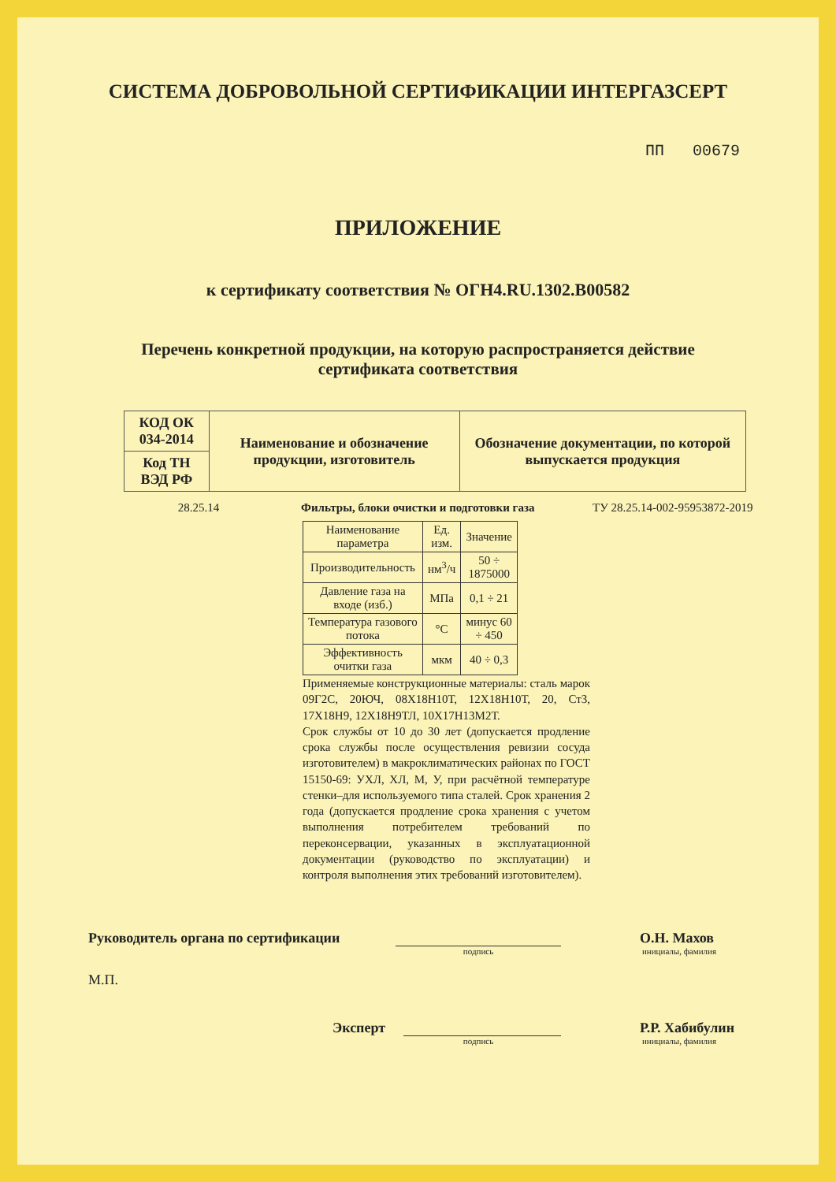СИСТЕМА ДОБРОВОЛЬНОЙ СЕРТИФИКАЦИИ ИНТЕРГАЗСЕРТ
ПП 00679
ПРИЛОЖЕНИЕ
к сертификату соответствия № ОГН4.RU.1302.В00582
Перечень конкретной продукции, на которую распространяется действие
сертификата соответствия
| КОД ОК 034-2014 | Наименование и обозначение продукции, изготовитель | Обозначение документации, по которой выпускается продукция |
| Код ТН ВЭД РФ | | |
28.25.14 Фильтры, блоки очистки и подготовки газа ТУ 28.25.14-002-95953872-2019
| Наименование параметра | Ед. изм. | Значение |
| --- | --- | --- |
| Производительность | нм<sup>3</sup>/ч | 50 ÷ 1875000 |
| Давление газа на входе (изб.) | МПа | 0,1 ÷ 21 |
| Температура газового потока | °С | минус 60 ÷ 450 |
| Эффективность очитки газа | мкм | 40 ÷ 0,3 |
Применяемые конструкционные материалы: сталь марок 09Г2С, 20ЮЧ, 08Х18Н10Т, 12Х18Н10Т, 20, Ст3, 17Х18Н9, 12Х18Н9ТЛ, 10Х17Н13М2Т.
Срок службы от 10 до 30 лет (допускается продление срока службы после осуществления ревизии сосуда изготовителем) в макроклиматических районах по ГОСТ 15150-69: УХЛ, ХЛ, М, У, при расчётной температуре стенки–для используемого типа сталей. Срок хранения 2 года (допускается продление срока хранения с учетом выполнения потребителем требований по переконсервации, указанных в эксплуатационной документации (руководство по эксплуатации) и контроля выполнения этих требований изготовителем).
Руководитель органа по сертификации
О.Н. Махов
подпись инициалы, фамилия
М.П.
Эксперт
Р.Р. Хабибулин
подпись инициалы, фамилия